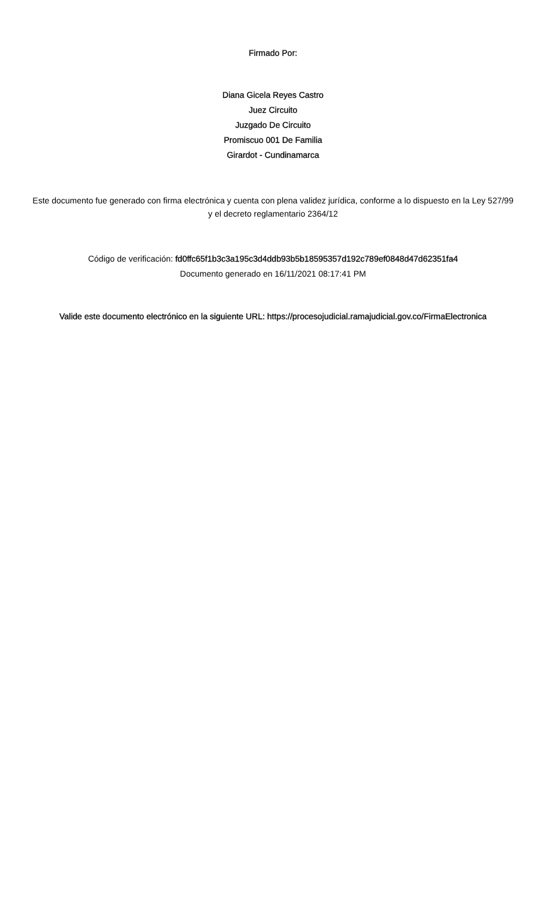Firmado Por:
Diana Gicela Reyes Castro
Juez Circuito
Juzgado De Circuito
Promiscuo 001 De Familia
Girardot - Cundinamarca
Este documento fue generado con firma electrónica y cuenta con plena validez jurídica, conforme a lo dispuesto en la Ley 527/99 y el decreto reglamentario 2364/12
Código de verificación: fd0ffc65f1b3c3a195c3d4ddb93b5b18595357d192c789ef0848d47d62351fa4
Documento generado en 16/11/2021 08:17:41 PM
Valide este documento electrónico en la siguiente URL: https://procesojudicial.ramajudicial.gov.co/FirmaElectronica